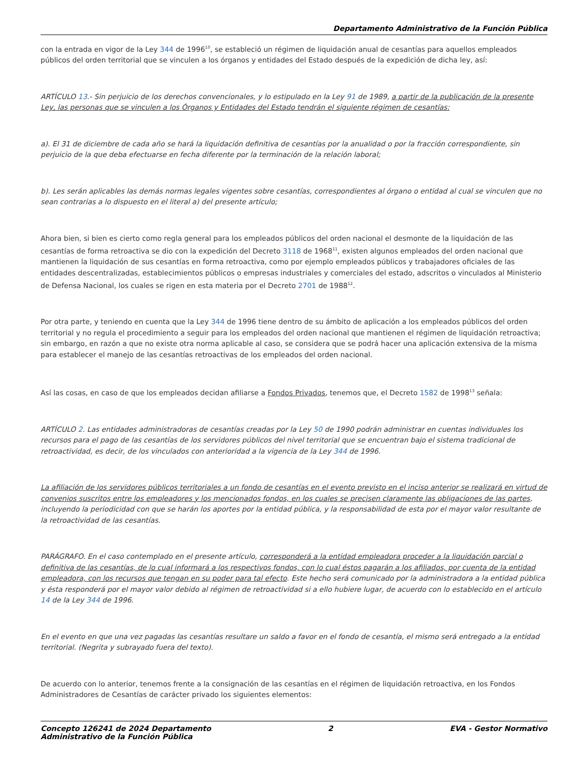Departamento Administrativo de la Función Pública
con la entrada en vigor de la Ley 344 de 1996<sup>10</sup>, se estableció un régimen de liquidación anual de cesantías para aquellos empleados públicos del orden territorial que se vinculen a los órganos y entidades del Estado después de la expedición de dicha ley, así:
ARTÍCULO 13.- Sin perjuicio de los derechos convencionales, y lo estipulado en la Ley 91 de 1989, a partir de la publicación de la presente Ley, las personas que se vinculen a los Órganos y Entidades del Estado tendrán el siguiente régimen de cesantías:
a). El 31 de diciembre de cada año se hará la liquidación definitiva de cesantías por la anualidad o por la fracción correspondiente, sin perjuicio de la que deba efectuarse en fecha diferente por la terminación de la relación laboral;
b). Les serán aplicables las demás normas legales vigentes sobre cesantías, correspondientes al órgano o entidad al cual se vinculen que no sean contrarias a lo dispuesto en el literal a) del presente artículo;
Ahora bien, si bien es cierto como regla general para los empleados públicos del orden nacional el desmonte de la liquidación de las cesantías de forma retroactiva se dio con la expedición del Decreto 3118 de 1968<sup>11</sup>, existen algunos empleados del orden nacional que mantienen la liquidación de sus cesantías en forma retroactiva, como por ejemplo empleados públicos y trabajadores oficiales de las entidades descentralizadas, establecimientos públicos o empresas industriales y comerciales del estado, adscritos o vinculados al Ministerio de Defensa Nacional, los cuales se rigen en esta materia por el Decreto 2701 de 1988<sup>12</sup>.
Por otra parte, y teniendo en cuenta que la Ley 344 de 1996 tiene dentro de su ámbito de aplicación a los empleados públicos del orden territorial y no regula el procedimiento a seguir para los empleados del orden nacional que mantienen el régimen de liquidación retroactiva; sin embargo, en razón a que no existe otra norma aplicable al caso, se considera que se podrá hacer una aplicación extensiva de la misma para establecer el manejo de las cesantías retroactivas de los empleados del orden nacional.
Así las cosas, en caso de que los empleados decidan afiliarse a Fondos Privados, tenemos que, el Decreto 1582 de 1998<sup>13</sup> señala:
ARTÍCULO 2. Las entidades administradoras de cesantías creadas por la Ley 50 de 1990 podrán administrar en cuentas individuales los recursos para el pago de las cesantías de los servidores públicos del nivel territorial que se encuentran bajo el sistema tradicional de retroactividad, es decir, de los vinculados con anterioridad a la vigencia de la Ley 344 de 1996.
La afiliación de los servidores públicos territoriales a un fondo de cesantías en el evento previsto en el inciso anterior se realizará en virtud de convenios suscritos entre los empleadores y los mencionados fondos, en los cuales se precisen claramente las obligaciones de las partes, incluyendo la periodicidad con que se harán los aportes por la entidad pública, y la responsabilidad de esta por el mayor valor resultante de la retroactividad de las cesantías.
PARÁGRAFO. En el caso contemplado en el presente artículo, corresponderá a la entidad empleadora proceder a la liquidación parcial o definitiva de las cesantías, de lo cual informará a los respectivos fondos, con lo cual éstos pagarán a los afiliados, por cuenta de la entidad empleadora, con los recursos que tengan en su poder para tal efecto. Este hecho será comunicado por la administradora a la entidad pública y ésta responderá por el mayor valor debido al régimen de retroactividad si a ello hubiere lugar, de acuerdo con lo establecido en el artículo 14 de la Ley 344 de 1996.
En el evento en que una vez pagadas las cesantías resultare un saldo a favor en el fondo de cesantía, el mismo será entregado a la entidad territorial. (Negrita y subrayado fuera del texto).
De acuerdo con lo anterior, tenemos frente a la consignación de las cesantías en el régimen de liquidación retroactiva, en los Fondos Administradores de Cesantías de carácter privado los siguientes elementos:
Concepto 126241 de 2024 Departamento
Administrativo de la Función Pública
2 EVA - Gestor Normativo